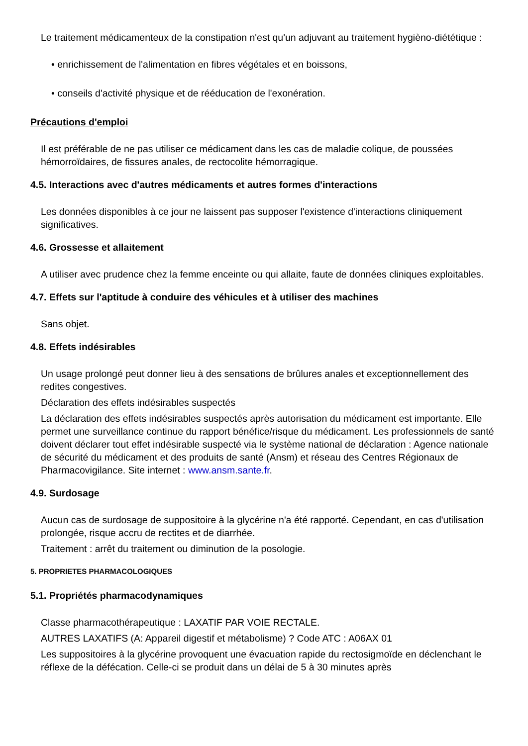Le traitement médicamenteux de la constipation n'est qu'un adjuvant au traitement hygièno-diététique :
• enrichissement de l'alimentation en fibres végétales et en boissons,
• conseils d'activité physique et de rééducation de l'exonération.
Précautions d'emploi
Il est préférable de ne pas utiliser ce médicament dans les cas de maladie colique, de poussées hémorroïdaires, de fissures anales, de rectocolite hémorragique.
4.5. Interactions avec d'autres médicaments et autres formes d'interactions
Les données disponibles à ce jour ne laissent pas supposer l'existence d'interactions cliniquement significatives.
4.6. Grossesse et allaitement
A utiliser avec prudence chez la femme enceinte ou qui allaite, faute de données cliniques exploitables.
4.7. Effets sur l'aptitude à conduire des véhicules et à utiliser des machines
Sans objet.
4.8. Effets indésirables
Un usage prolongé peut donner lieu à des sensations de brûlures anales et exceptionnellement des redites congestives.
Déclaration des effets indésirables suspectés
La déclaration des effets indésirables suspectés après autorisation du médicament est importante. Elle permet une surveillance continue du rapport bénéfice/risque du médicament. Les professionnels de santé doivent déclarer tout effet indésirable suspecté via le système national de déclaration : Agence nationale de sécurité du médicament et des produits de santé (Ansm) et réseau des Centres Régionaux de Pharmacovigilance. Site internet : www.ansm.sante.fr.
4.9. Surdosage
Aucun cas de surdosage de suppositoire à la glycérine n'a été rapporté. Cependant, en cas d'utilisation prolongée, risque accru de rectites et de diarrhée.
Traitement : arrêt du traitement ou diminution de la posologie.
5. PROPRIETES PHARMACOLOGIQUES
5.1. Propriétés pharmacodynamiques
Classe pharmacothérapeutique : LAXATIF PAR VOIE RECTALE.
AUTRES LAXATIFS (A: Appareil digestif et métabolisme) ? Code ATC : A06AX 01
Les suppositoires à la glycérine provoquent une évacuation rapide du rectosigmoïde en déclenchant le réflexe de la défécation. Celle-ci se produit dans un délai de 5 à 30 minutes après